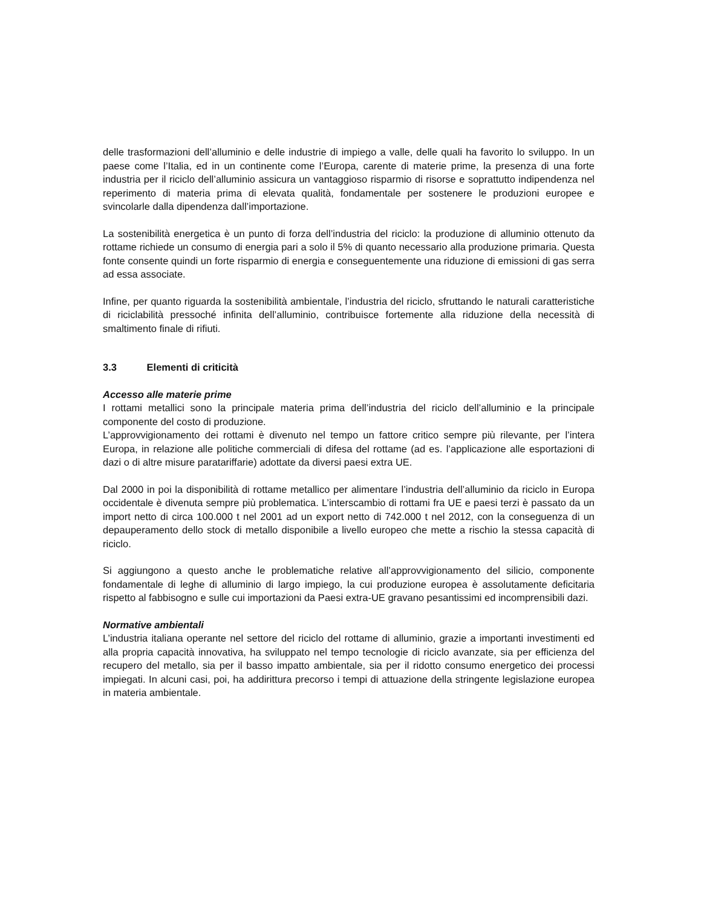delle trasformazioni dell’alluminio e delle industrie di impiego a valle, delle quali ha favorito lo sviluppo. In un paese come l’Italia, ed in un continente come l’Europa, carente di materie prime, la presenza di una forte industria per il riciclo dell’alluminio assicura un vantaggioso risparmio di risorse e soprattutto indipendenza nel reperimento di materia prima di elevata qualità, fondamentale per sostenere le produzioni europee e svincolarle dalla dipendenza dall’importazione.
La sostenibilità energetica è un punto di forza dell’industria del riciclo: la produzione di alluminio ottenuto da rottame richiede un consumo di energia pari a solo il 5% di quanto necessario alla produzione primaria. Questa fonte consente quindi un forte risparmio di energia e conseguentemente una riduzione di emissioni di gas serra ad essa associate.
Infine, per quanto riguarda la sostenibilità ambientale, l’industria del riciclo, sfruttando le naturali caratteristiche di riciclabilità pressoché infinita dell’alluminio, contribuisce fortemente alla riduzione della necessità di smaltimento finale di rifiuti.
3.3 Elementi di criticità
Accesso alle materie prime
I rottami metallici sono la principale materia prima dell’industria del riciclo dell’alluminio e la principale componente del costo di produzione.
L’approvvigionamento dei rottami è divenuto nel tempo un fattore critico sempre più rilevante, per l’intera Europa, in relazione alle politiche commerciali di difesa del rottame (ad es. l’applicazione alle esportazioni di dazi o di altre misure paratariffarie) adottate da diversi paesi extra UE.
Dal 2000 in poi la disponibilità di rottame metallico per alimentare l’industria dell’alluminio da riciclo in Europa occidentale è divenuta sempre più problematica. L’interscambio di rottami fra UE e paesi terzi è passato da un import netto di circa 100.000 t nel 2001 ad un export netto di 742.000 t nel 2012, con la conseguenza di un depauperamento dello stock di metallo disponibile a livello europeo che mette a rischio la stessa capacità di riciclo.
Si aggiungono a questo anche le problematiche relative all’approvvigionamento del silicio, componente fondamentale di leghe di alluminio di largo impiego, la cui produzione europea è assolutamente deficitaria rispetto al fabbisogno e sulle cui importazioni da Paesi extra-UE gravano pesantissimi ed incomprensibili dazi.
Normative ambientali
L’industria italiana operante nel settore del riciclo del rottame di alluminio, grazie a importanti investimenti ed alla propria capacità innovativa, ha sviluppato nel tempo tecnologie di riciclo avanzate, sia per efficienza del recupero del metallo, sia per il basso impatto ambientale, sia per il ridotto consumo energetico dei processi impiegati. In alcuni casi, poi, ha addirittura precorso i tempi di attuazione della stringente legislazione europea in materia ambientale.